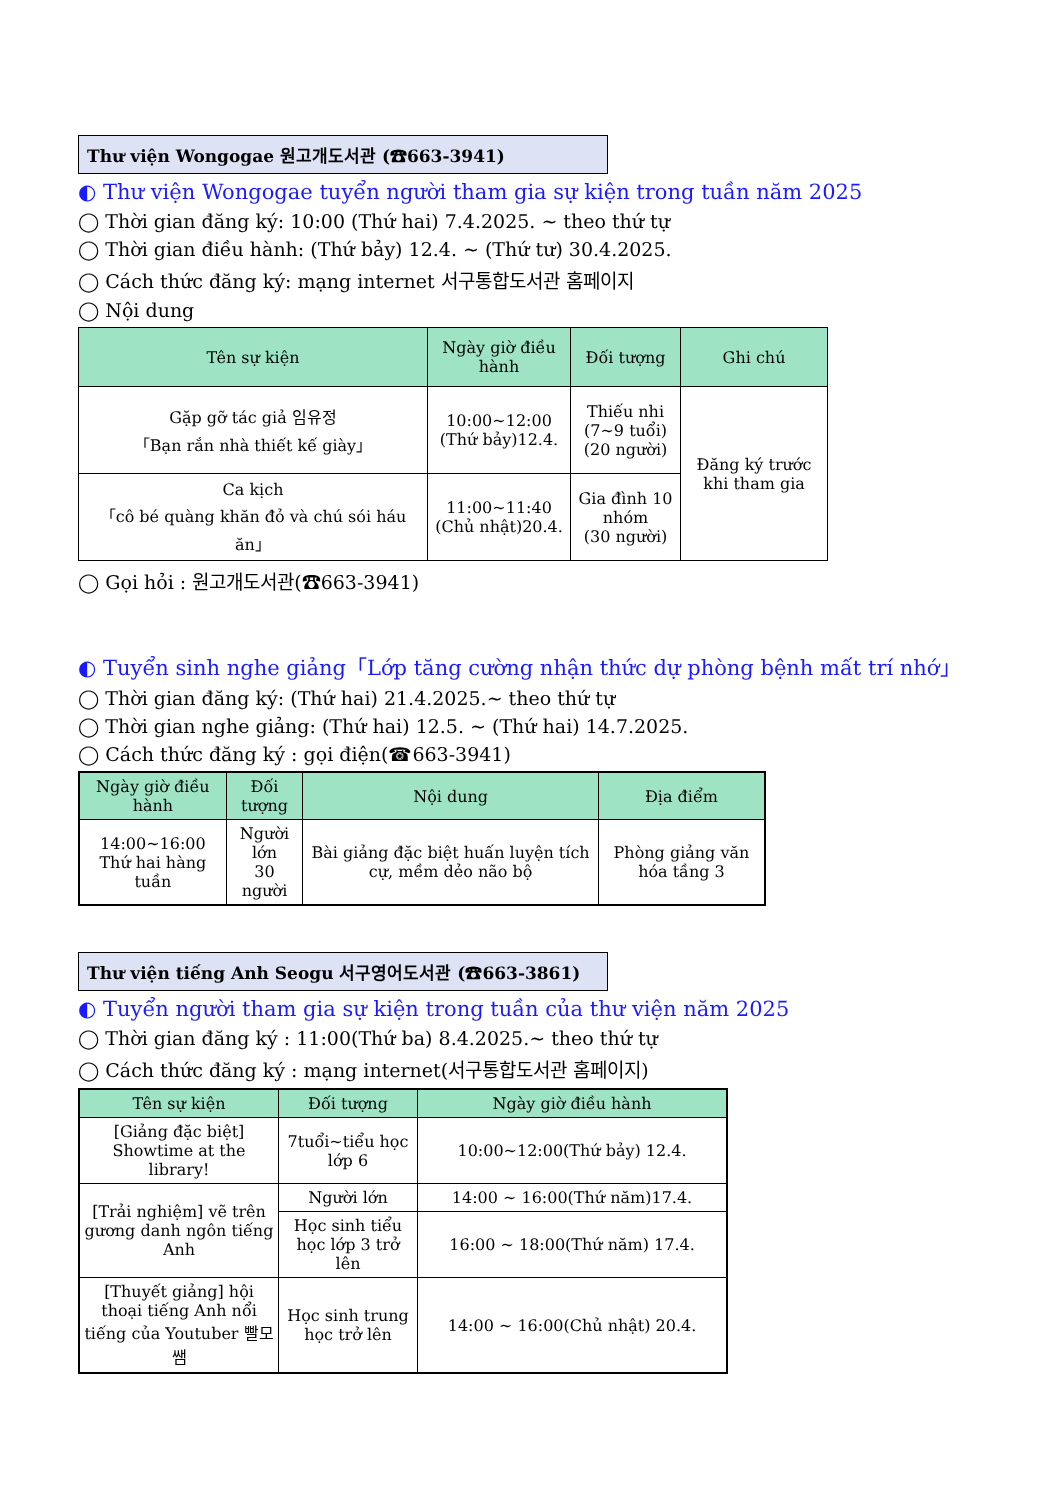Thư viện Wongogae 원고개도서관 (☎663-3941)
◐ Thư viện Wongogae tuyển người tham gia sự kiện trong tuần năm 2025
◯ Thời gian đăng ký: 10:00 (Thứ hai) 7.4.2025. ~ theo thứ tự
◯ Thời gian điều hành: (Thứ bảy) 12.4. ~ (Thứ tư) 30.4.2025.
◯ Cách thức đăng ký: mạng internet 서구통합도서관 홈페이지
◯ Nội dung
| Tên sự kiện | Ngày giờ điều hành | Đối tượng | Ghi chú |
| --- | --- | --- | --- |
| Gặp gỡ tác giả 임유정 「Bạn rắn nhà thiết kế giày」 | 10:00~12:00 (Thứ bảy)12.4. | Thiếu nhi (7~9 tuổi) (20 người) | Đăng ký trước khi tham gia |
| Ca kịch 「cô bé quàng khăn đỏ và chú sói háu ăn」 | 11:00~11:40 (Chủ nhật)20.4. | Gia đình 10 nhóm (30 người) | |
◯ Gọi hỏi : 원고개도서관(☎663-3941)
◐ Tuyển sinh nghe giảng「Lớp tăng cường nhận thức dự phòng bệnh mất trí nhớ」
◯ Thời gian đăng ký: (Thứ hai) 21.4.2025.~ theo thứ tự
◯ Thời gian nghe giảng: (Thứ hai) 12.5. ~ (Thứ hai) 14.7.2025.
◯ Cách thức đăng ký : gọi điện(☎663-3941)
| Ngày giờ điều hành | Đối tượng | Nội dung | Địa điểm |
| --- | --- | --- | --- |
| 14:00~16:00 Thứ hai hàng tuần | Người lớn 30 người | Bài giảng đặc biệt huấn luyện tích cự, mềm dẻo não bộ | Phòng giảng văn hóa tầng 3 |
Thư viện tiếng Anh Seogu 서구영어도서관 (☎663-3861)
◐ Tuyển người tham gia sự kiện trong tuần của thư viện năm 2025
◯ Thời gian đăng ký : 11:00(Thứ ba) 8.4.2025.~ theo thứ tự
◯ Cách thức đăng ký : mạng internet(서구통합도서관 홈페이지)
| Tên sự kiện | Đối tượng | Ngày giờ điều hành |
| --- | --- | --- |
| [Giảng đặc biệt] Showtime at the library! | 7tuổi~tiểu học lớp 6 | 10:00~12:00(Thứ bảy) 12.4. |
| [Trải nghiệm] vẽ trên gương danh ngôn tiếng Anh | Người lớn | 14:00 ~ 16:00(Thứ năm)17.4. |
| | Học sinh tiểu học lớp 3 trở lên | 16:00 ~ 18:00(Thứ năm) 17.4. |
| [Thuyết giảng] hội thoại tiếng Anh nổi tiếng của Youtuber 빨모쌤 | Học sinh trung học trở lên | 14:00 ~ 16:00(Chủ nhật) 20.4. |